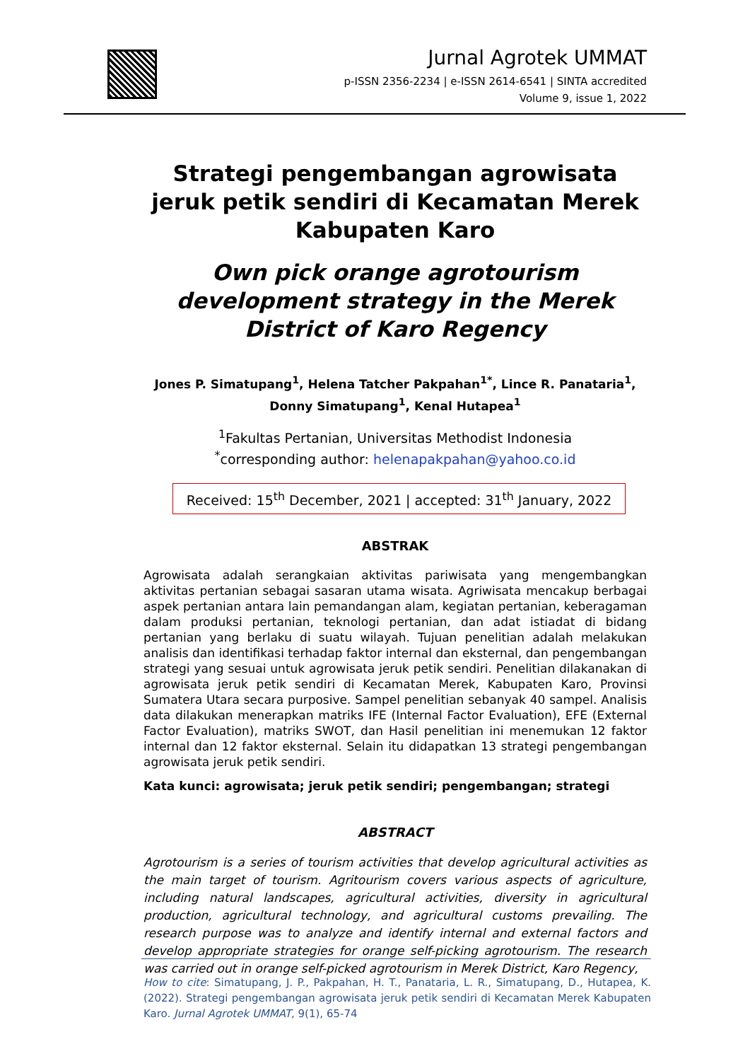Jurnal Agrotek UMMAT
p-ISSN 2356-2234 | e-ISSN 2614-6541 | SINTA accredited
Volume 9, issue 1, 2022
Strategi pengembangan agrowisata jeruk petik sendiri di Kecamatan Merek Kabupaten Karo
Own pick orange agrotourism development strategy in the Merek District of Karo Regency
Jones P. Simatupang<sup>1</sup>, Helena Tatcher Pakpahan<sup>1*</sup>, Lince R. Panataria<sup>1</sup>,
Donny Simatupang<sup>1</sup>, Kenal Hutapea<sup>1</sup>
<sup>1</sup> Fakultas Pertanian, Universitas Methodist Indonesia
<sup>*</sup> corresponding author: helenapakpahan@yahoo.co.id
Received: 15<sup>th</sup> December, 2021 | accepted: 31<sup>th</sup> January, 2022
ABSTRAK
Agrowisata adalah serangkaian aktivitas pariwisata yang mengembangkan aktivitas pertanian sebagai sasaran utama wisata. Agriwisata mencakup berbagai aspek pertanian antara lain pemandangan alam, kegiatan pertanian, keberagaman dalam produksi pertanian, teknologi pertanian, dan adat istiadat di bidang pertanian yang berlaku di suatu wilayah. Tujuan penelitian adalah melakukan analisis dan identifikasi terhadap faktor internal dan eksternal, dan pengembangan strategi yang sesuai untuk agrowisata jeruk petik sendiri. Penelitian dilakanakan di agrowisata jeruk petik sendiri di Kecamatan Merek, Kabupaten Karo, Provinsi Sumatera Utara secara purposive. Sampel penelitian sebanyak 40 sampel. Analisis data dilakukan menerapkan matriks IFE (Internal Factor Evaluation), EFE (External Factor Evaluation), matriks SWOT, dan Hasil penelitian ini menemukan 12 faktor internal dan 12 faktor eksternal. Selain itu didapatkan 13 strategi pengembangan agrowisata jeruk petik sendiri.
Kata kunci: agrowisata; jeruk petik sendiri; pengembangan; strategi
ABSTRACT
Agrotourism is a series of tourism activities that develop agricultural activities as the main target of tourism. Agritourism covers various aspects of agriculture, including natural landscapes, agricultural activities, diversity in agricultural production, agricultural technology, and agricultural customs prevailing. The research purpose was to analyze and identify internal and external factors and develop appropriate strategies for orange self-picking agrotourism. The research was carried out in orange self-picked agrotourism in Merek District, Karo Regency,
How to cite: Simatupang, J. P., Pakpahan, H. T., Panataria, L. R., Simatupang, D., Hutapea, K. (2022). Strategi pengembangan agrowisata jeruk petik sendiri di Kecamatan Merek Kabupaten Karo. Jurnal Agrotek UMMAT, 9(1), 65-74